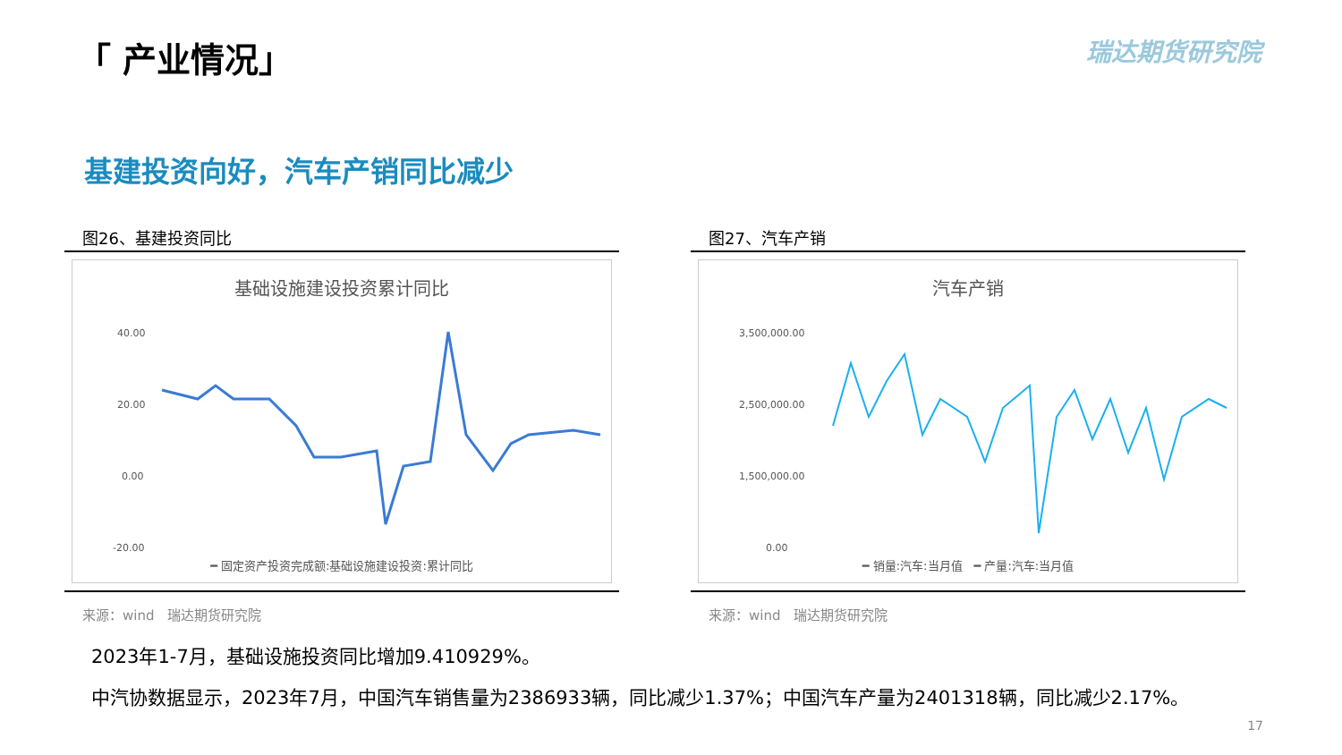「 产业情况」
瑞达期货研究院
基建投资向好，汽车产销同比减少
图26、基建投资同比
基础设施建设投资累计同比
40.00
20.00
0.00
-20.00
━ 固定资产投资完成额:基础设施建设投资:累计同比
来源：wind　瑞达期货研究院
图27、汽车产销
汽车产销
3,500,000.00
2,500,000.00
1,500,000.00
0.00
━ 销量:汽车:当月值　━ 产量:汽车:当月值
来源：wind　瑞达期货研究院
2023年1-7月，基础设施投资同比增加9.410929%。
中汽协数据显示，2023年7月，中国汽车销售量为2386933辆，同比减少1.37%；中国汽车产量为2401318辆，同比减少2.17%。
17